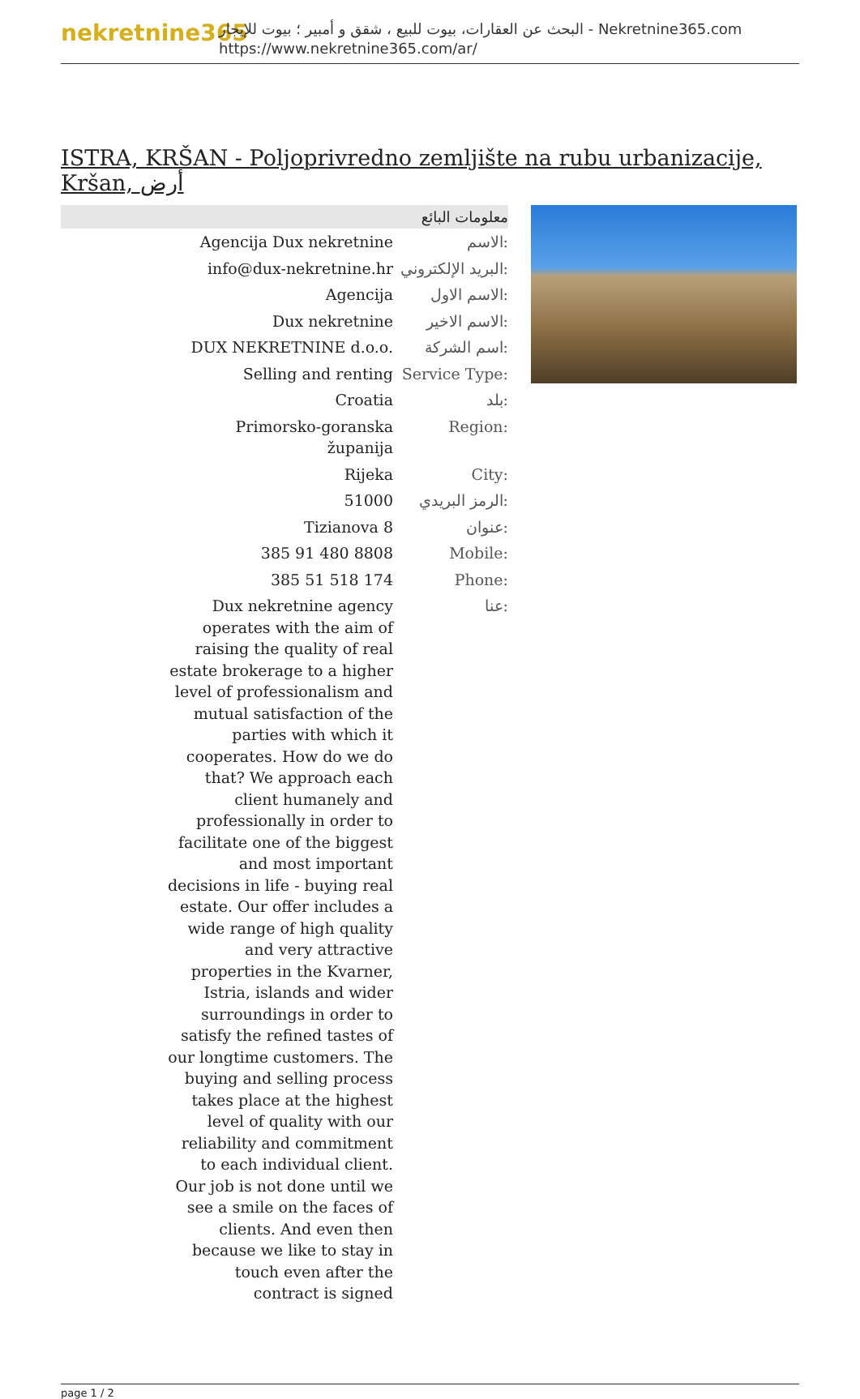nekretnine365
البحث عن العقارات، بيوت للبيع ، شقق و أمبير ؛ بيوت للإيجار - Nekretnine365.com
https://www.nekretnine365.com/ar/
ISTRA, KRŠAN - Poljoprivredno zemljište na rubu urbanizacije, Kršan, أرض
معلومات البائع
| Agencija Dux nekretnine | الاسم: |
| info@dux-nekretnine.hr | البريد الإلكتروني: |
| Agencija | الاسم الاول: |
| Dux nekretnine | الاسم الاخير: |
| DUX NEKRETNINE d.o.o. | اسم الشركة: |
| Selling and renting | Service Type: |
| Croatia | بلد: |
| Primorsko-goranska županija | Region: |
| Rijeka | City: |
| 51000 | الرمز البريدي: |
| Tizianova 8 | عنوان: |
| 385 91 480 8808 | Mobile: |
| 385 51 518 174 | Phone: |
| Dux nekretnine agency operates with the aim of raising the quality of real estate brokerage to a higher level of professionalism and mutual satisfaction of the parties with which it cooperates. How do we do that? We approach each client humanely and professionally in order to facilitate one of the biggest and most important decisions in life - buying real estate. Our offer includes a wide range of high quality and very attractive properties in the Kvarner, Istria, islands and wider surroundings in order to satisfy the refined tastes of our longtime customers. The buying and selling process takes place at the highest level of quality with our reliability and commitment to each individual client. Our job is not done until we see a smile on the faces of clients. And even then because we like to stay in touch even after the contract is signed | عنا: |
page 1 / 2